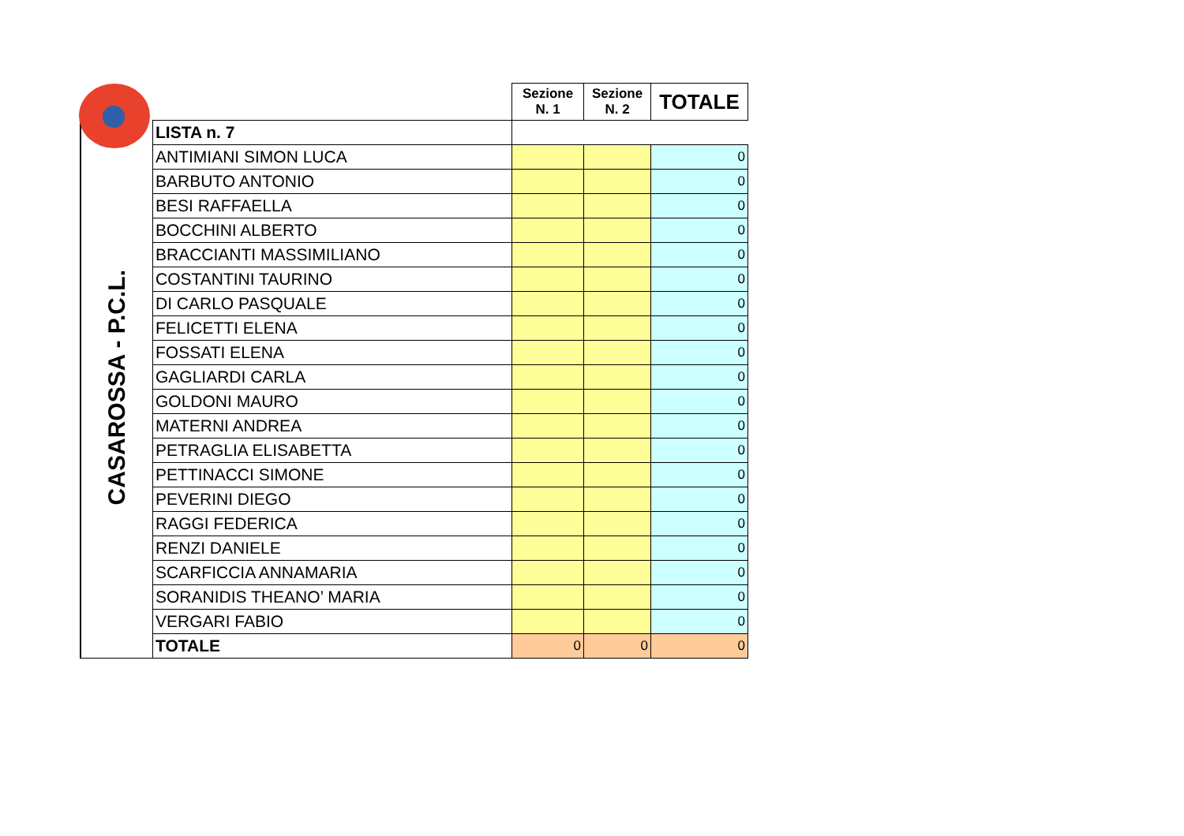| | | Sezione N. 1 | Sezione N. 2 | TOTALE |
| CASAROSSA - P.C.L. | LISTA n. 7 | | | |
| | ANTIMIANI SIMON LUCA | | | 0 |
| | BARBUTO ANTONIO | | | 0 |
| | BESI RAFFAELLA | | | 0 |
| | BOCCHINI ALBERTO | | | 0 |
| | BRACCIANTI MASSIMILIANO | | | 0 |
| | COSTANTINI TAURINO | | | 0 |
| | DI CARLO PASQUALE | | | 0 |
| | FELICETTI ELENA | | | 0 |
| | FOSSATI ELENA | | | 0 |
| | GAGLIARDI CARLA | | | 0 |
| | GOLDONI MAURO | | | 0 |
| | MATERNI ANDREA | | | 0 |
| | PETRAGLIA ELISABETTA | | | 0 |
| | PETTINACCI SIMONE | | | 0 |
| | PEVERINI DIEGO | | | 0 |
| | RAGGI FEDERICA | | | 0 |
| | RENZI DANIELE | | | 0 |
| | SCARFICCIA ANNAMARIA | | | 0 |
| | SORANIDIS THEANO’ MARIA | | | 0 |
| | VERGARI FABIO | | | 0 |
| | TOTALE | 0 | 0 | 0 |